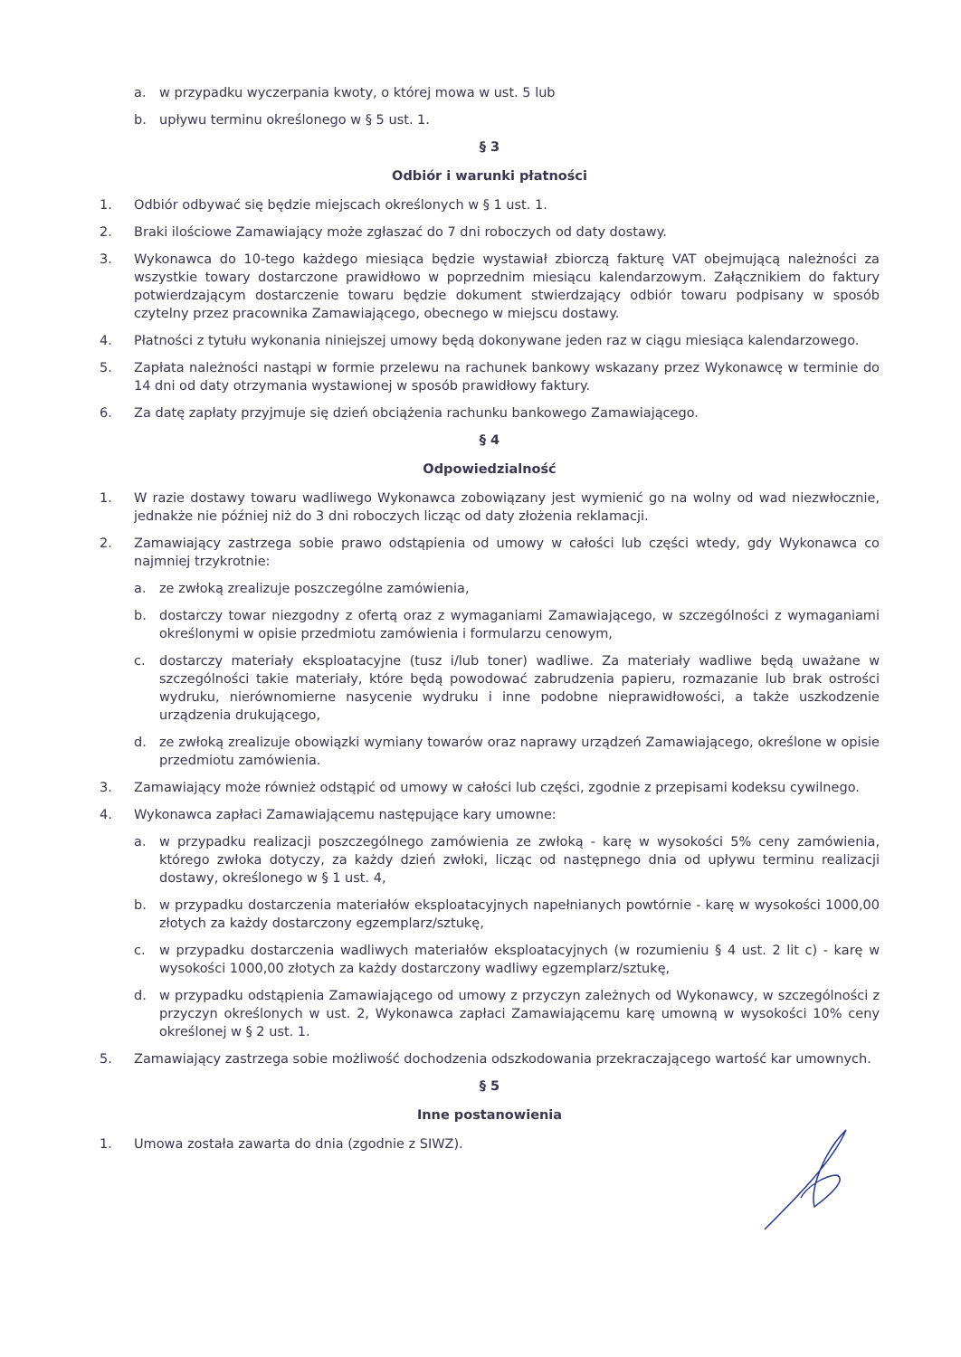a. w przypadku wyczerpania kwoty, o której mowa w ust. 5 lub
b. upływu terminu określonego w § 5 ust. 1.
§ 3
Odbiór i warunki płatności
1. Odbiór odbywać się będzie miejscach określonych w § 1 ust. 1.
2. Braki ilościowe Zamawiający może zgłaszać do 7 dni roboczych od daty dostawy.
3. Wykonawca do 10-tego każdego miesiąca będzie wystawiał zbiorczą fakturę VAT obejmującą należności za wszystkie towary dostarczone prawidłowo w poprzednim miesiącu kalendarzowym. Załącznikiem do faktury potwierdzającym dostarczenie towaru będzie dokument stwierdzający odbiór towaru podpisany w sposób czytelny przez pracownika Zamawiającego, obecnego w miejscu dostawy.
4. Płatności z tytułu wykonania niniejszej umowy będą dokonywane jeden raz w ciągu miesiąca kalendarzowego.
5. Zapłata należności nastąpi w formie przelewu na rachunek bankowy wskazany przez Wykonawcę w terminie do 14 dni od daty otrzymania wystawionej w sposób prawidłowy faktury.
6. Za datę zapłaty przyjmuje się dzień obciążenia rachunku bankowego Zamawiającego.
§ 4
Odpowiedzialność
1. W razie dostawy towaru wadliwego Wykonawca zobowiązany jest wymienić go na wolny od wad niezwłocznie, jednakże nie później niż do 3 dni roboczych licząc od daty złożenia reklamacji.
2. Zamawiający zastrzega sobie prawo odstąpienia od umowy w całości lub części wtedy, gdy Wykonawca co najmniej trzykrotnie:
a. ze zwłoką zrealizuje poszczególne zamówienia,
b. dostarczy towar niezgodny z ofertą oraz z wymaganiami Zamawiającego, w szczególności z wymaganiami określonymi w opisie przedmiotu zamówienia i formularzu cenowym,
c. dostarczy materiały eksploatacyjne (tusz i/lub toner) wadliwe. Za materiały wadliwe będą uważane w szczególności takie materiały, które będą powodować zabrudzenia papieru, rozmazanie lub brak ostrości wydruku, nierównomierne nasycenie wydruku i inne podobne nieprawidłowości, a także uszkodzenie urządzenia drukującego,
d. ze zwłoką zrealizuje obowiązki wymiany towarów oraz naprawy urządzeń Zamawiającego, określone w opisie przedmiotu zamówienia.
3. Zamawiający może również odstąpić od umowy w całości lub części, zgodnie z przepisami kodeksu cywilnego.
4. Wykonawca zapłaci Zamawiającemu następujące kary umowne:
a. w przypadku realizacji poszczególnego zamówienia ze zwłoką - karę w wysokości 5% ceny zamówienia, którego zwłoka dotyczy, za każdy dzień zwłoki, licząc od następnego dnia od upływu terminu realizacji dostawy, określonego w § 1 ust. 4,
b. w przypadku dostarczenia materiałów eksploatacyjnych napełnianych powtórnie - karę w wysokości 1000,00 złotych za każdy dostarczony egzemplarz/sztukę,
c. w przypadku dostarczenia wadliwych materiałów eksploatacyjnych (w rozumieniu § 4 ust. 2 lit c) - karę w wysokości 1000,00 złotych za każdy dostarczony wadliwy egzemplarz/sztukę,
d. w przypadku odstąpienia Zamawiającego od umowy z przyczyn zależnych od Wykonawcy, w szczególności z przyczyn określonych w ust. 2, Wykonawca zapłaci Zamawiającemu karę umowną w wysokości 10% ceny określonej w § 2 ust. 1.
5. Zamawiający zastrzega sobie możliwość dochodzenia odszkodowania przekraczającego wartość kar umownych.
§ 5
Inne postanowienia
1. Umowa została zawarta do dnia (zgodnie z SIWZ).